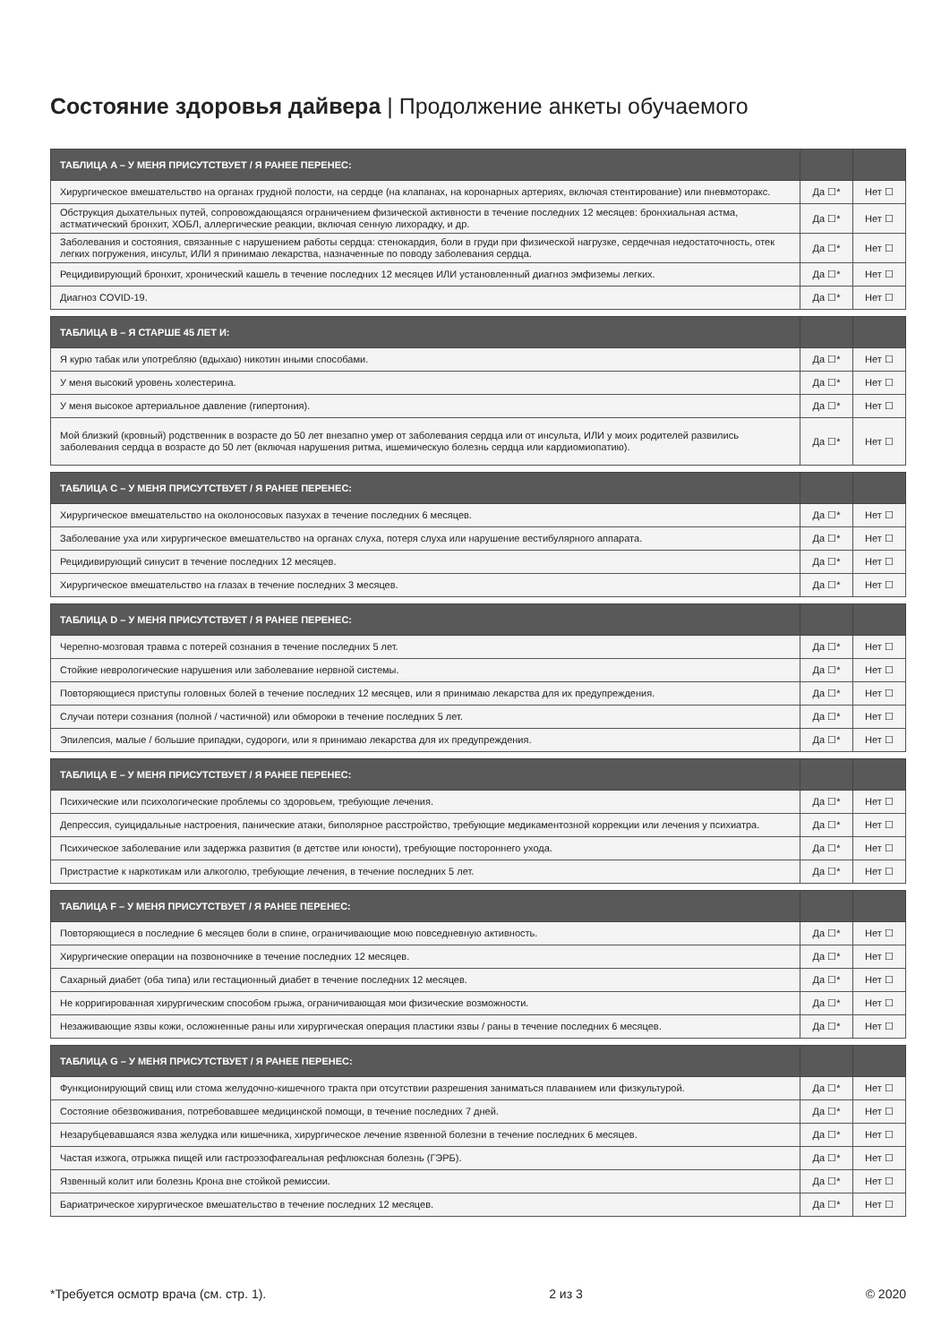Состояние здоровья дайвера | Продолжение анкеты обучаемого
| ТАБЛИЦА A – У МЕНЯ ПРИСУТСТВУЕТ / Я РАНЕЕ ПЕРЕНЕС: | | |
| --- | --- | --- |
| Хирургическое вмешательство на органах грудной полости, на сердце (на клапанах, на коронарных артериях, включая стентирование) или пневмоторакс. | Да ☐* | Нет ☐ |
| Обструкция дыхательных путей, сопровождающаяся ограничением физической активности в течение последних 12 месяцев: бронхиальная астма, астматический бронхит, ХОБЛ, аллергические реакции, включая сенную лихорадку, и др. | Да ☐* | Нет ☐ |
| Заболевания и состояния, связанные с нарушением работы сердца: стенокардия, боли в груди при физической нагрузке, сердечная недостаточность, отек легких погружения, инсульт, ИЛИ я принимаю лекарства, назначенные по поводу заболевания сердца. | Да ☐* | Нет ☐ |
| Рецидивирующий бронхит, хронический кашель в течение последних 12 месяцев ИЛИ установленный диагноз эмфиземы легких. | Да ☐* | Нет ☐ |
| Диагноз COVID-19. | Да ☐* | Нет ☐ |
| ТАБЛИЦА B – Я СТАРШЕ 45 ЛЕТ И: | | |
| --- | --- | --- |
| Я курю табак или употребляю (вдыхаю) никотин иными способами. | Да ☐* | Нет ☐ |
| У меня высокий уровень холестерина. | Да ☐* | Нет ☐ |
| У меня высокое артериальное давление (гипертония). | Да ☐* | Нет ☐ |
| Мой близкий (кровный) родственник в возрасте до 50 лет внезапно умер от заболевания сердца или от инсульта, ИЛИ у моих родителей развились заболевания сердца в возрасте до 50 лет (включая нарушения ритма, ишемическую болезнь сердца или кардиомиопатию). | Да ☐* | Нет ☐ |
| ТАБЛИЦА C – У МЕНЯ ПРИСУТСТВУЕТ / Я РАНЕЕ ПЕРЕНЕС: | | |
| --- | --- | --- |
| Хирургическое вмешательство на околоносовых пазухах в течение последних 6 месяцев. | Да ☐* | Нет ☐ |
| Заболевание уха или хирургическое вмешательство на органах слуха, потеря слуха или нарушение вестибулярного аппарата. | Да ☐* | Нет ☐ |
| Рецидивирующий синусит в течение последних 12 месяцев. | Да ☐* | Нет ☐ |
| Хирургическое вмешательство на глазах в течение последних 3 месяцев. | Да ☐* | Нет ☐ |
| ТАБЛИЦА D – У МЕНЯ ПРИСУТСТВУЕТ / Я РАНЕЕ ПЕРЕНЕС: | | |
| --- | --- | --- |
| Черепно-мозговая травма с потерей сознания в течение последних 5 лет. | Да ☐* | Нет ☐ |
| Стойкие неврологические нарушения или заболевание нервной системы. | Да ☐* | Нет ☐ |
| Повторяющиеся приступы головных болей в течение последних 12 месяцев, или я принимаю лекарства для их предупреждения. | Да ☐* | Нет ☐ |
| Случаи потери сознания (полной / частичной) или обмороки в течение последних 5 лет. | Да ☐* | Нет ☐ |
| Эпилепсия, малые / большие припадки, судороги, или я принимаю лекарства для их предупреждения. | Да ☐* | Нет ☐ |
| ТАБЛИЦА E – У МЕНЯ ПРИСУТСТВУЕТ / Я РАНЕЕ ПЕРЕНЕС: | | |
| --- | --- | --- |
| Психические или психологические проблемы со здоровьем, требующие лечения. | Да ☐* | Нет ☐ |
| Депрессия, суицидальные настроения, панические атаки, биполярное расстройство, требующие медикаментозной коррекции или лечения у психиатра. | Да ☐* | Нет ☐ |
| Психическое заболевание или задержка развития (в детстве или юности), требующие постороннего ухода. | Да ☐* | Нет ☐ |
| Пристрастие к наркотикам или алкоголю, требующие лечения, в течение последних 5 лет. | Да ☐* | Нет ☐ |
| ТАБЛИЦА F – У МЕНЯ ПРИСУТСТВУЕТ / Я РАНЕЕ ПЕРЕНЕС: | | |
| --- | --- | --- |
| Повторяющиеся в последние 6 месяцев боли в спине, ограничивающие мою повседневную активность. | Да ☐* | Нет ☐ |
| Хирургические операции на позвоночнике в течение последних 12 месяцев. | Да ☐* | Нет ☐ |
| Сахарный диабет (оба типа) или гестационный диабет в течение последних 12 месяцев. | Да ☐* | Нет ☐ |
| Не корригированная хирургическим способом грыжа, ограничивающая мои физические возможности. | Да ☐* | Нет ☐ |
| Незаживающие язвы кожи, осложненные раны или хирургическая операция пластики язвы / раны в течение последних 6 месяцев. | Да ☐* | Нет ☐ |
| ТАБЛИЦА G – У МЕНЯ ПРИСУТСТВУЕТ / Я РАНЕЕ ПЕРЕНЕС: | | |
| --- | --- | --- |
| Функционирующий свищ или стома желудочно-кишечного тракта при отсутствии разрешения заниматься плаванием или физкультурой. | Да ☐* | Нет ☐ |
| Состояние обезвоживания, потребовавшее медицинской помощи, в течение последних 7 дней. | Да ☐* | Нет ☐ |
| Незарубцевавшаяся язва желудка или кишечника, хирургическое лечение язвенной болезни в течение последних 6 месяцев. | Да ☐* | Нет ☐ |
| Частая изжога, отрыжка пищей или гастроэзофагеальная рефлюксная болезнь (ГЭРБ). | Да ☐* | Нет ☐ |
| Язвенный колит или болезнь Крона вне стойкой ремиссии. | Да ☐* | Нет ☐ |
| Бариатрическое хирургическое вмешательство в течение последних 12 месяцев. | Да ☐* | Нет ☐ |
*Требуется осмотр врача (см. стр. 1). 2 из 3 © 2020